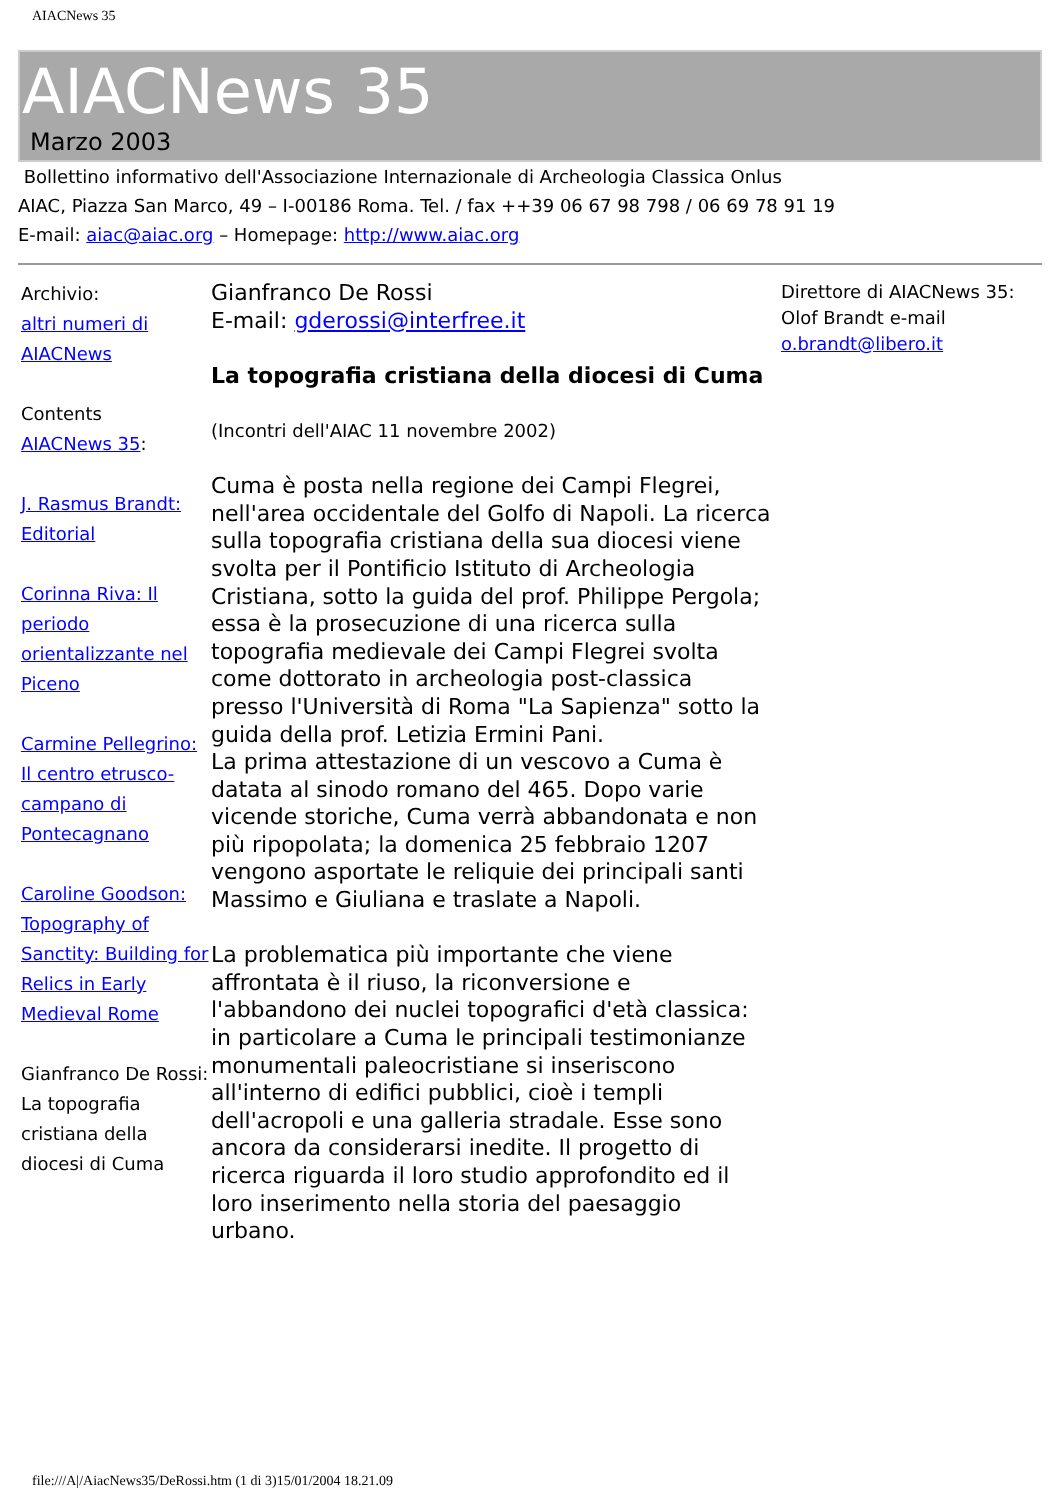AIACNews 35
AIACNews 35
Marzo 2003
Bollettino informativo dell'Associazione Internazionale di Archeologia Classica Onlus
AIAC, Piazza San Marco, 49 – I-00186 Roma. Tel. / fax ++39 06 67 98 798 / 06 69 78 91 19
E-mail: aiac@aiac.org – Homepage: http://www.aiac.org
Archivio:
altri numeri di AIACNews
Contents
AIACNews 35:
J. Rasmus Brandt: Editorial
Corinna Riva: Il periodo orientalizzante nel Piceno
Carmine Pellegrino: Il centro etrusco-campano di Pontecagnano
Caroline Goodson: Topography of Sanctity: Building for Relics in Early Medieval Rome
Gianfranco De Rossi:
La topografia cristiana della diocesi di Cuma
Gianfranco De Rossi
E-mail: gderossi@interfree.it
La topografia cristiana della diocesi di Cuma
(Incontri dell'AIAC 11 novembre 2002)
Cuma è posta nella regione dei Campi Flegrei, nell'area occidentale del Golfo di Napoli. La ricerca sulla topografia cristiana della sua diocesi viene svolta per il Pontificio Istituto di Archeologia Cristiana, sotto la guida del prof. Philippe Pergola; essa è la prosecuzione di una ricerca sulla topografia medievale dei Campi Flegrei svolta come dottorato in archeologia post-classica presso l'Università di Roma "La Sapienza" sotto la guida della prof. Letizia Ermini Pani.
La prima attestazione di un vescovo a Cuma è datata al sinodo romano del 465. Dopo varie vicende storiche, Cuma verrà abbandonata e non più ripopolata; la domenica 25 febbraio 1207 vengono asportate le reliquie dei principali santi Massimo e Giuliana e traslate a Napoli.
La problematica più importante che viene affrontata è il riuso, la riconversione e l'abbandono dei nuclei topografici d'età classica: in particolare a Cuma le principali testimonianze monumentali paleocristiane si inseriscono all'interno di edifici pubblici, cioè i templi dell'acropoli e una galleria stradale. Esse sono ancora da considerarsi inedite. Il progetto di ricerca riguarda il loro studio approfondito ed il loro inserimento nella storia del paesaggio urbano.
Direttore di AIACNews 35: Olof Brandt e-mail o.brandt@libero.it
file:///A|/AiacNews35/DeRossi.htm (1 di 3)15/01/2004 18.21.09